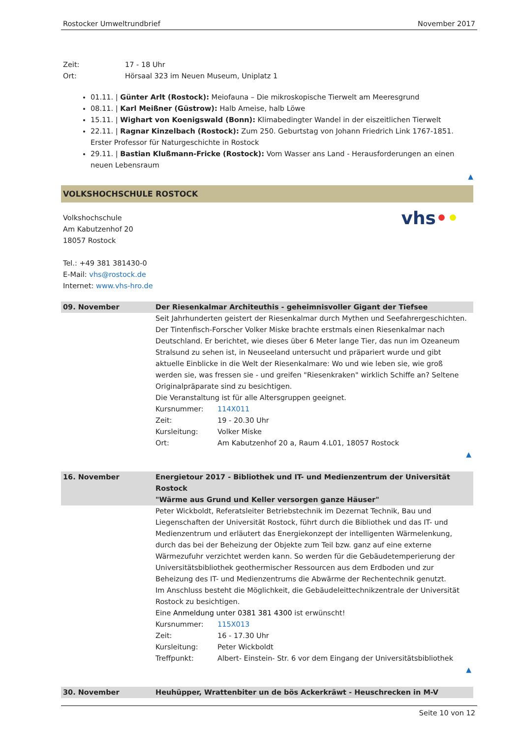Rostocker Umweltrundbrief November 2017
Zeit: 17 - 18 Uhr
Ort: Hörsaal 323 im Neuen Museum, Uniplatz 1
01.11. | Günter Arlt (Rostock): Meiofauna – Die mikroskopische Tierwelt am Meeresgrund
08.11. | Karl Meißner (Güstrow): Halb Ameise, halb Löwe
15.11. | Wighart von Koenigswald (Bonn): Klimabedingter Wandel in der eiszeitlichen Tierwelt
22.11. | Ragnar Kinzelbach (Rostock): Zum 250. Geburtstag von Johann Friedrich Link 1767-1851. Erster Professor für Naturgeschichte in Rostock
29.11. | Bastian Klußmann-Fricke (Rostock): Vom Wasser ans Land - Herausforderungen an einen neuen Lebensraum
▲
VOLKSHOCHSCHULE ROSTOCK
Volkshochschule
Am Kabutzenhof 20
18057 Rostock
Tel.: +49 381 381430-0
E-Mail: vhs@rostock.de
Internet: www.vhs-hro.de
vhs••
| 09. November | Der Riesenkalmar Architeuthis - geheimnisvoller Gigant der Tiefsee |
| --- | --- |
| | Seit Jahrhunderten geistert der Riesenkalmar durch Mythen und Seefahrergeschichten. Der Tintenfisch-Forscher Volker Miske brachte erstmals einen Riesenkalmar nach Deutschland. Er berichtet, wie dieses über 6 Meter lange Tier, das nun im Ozeaneum Stralsund zu sehen ist, in Neuseeland untersucht und präpariert wurde und gibt aktuelle Einblicke in die Welt der Riesenkalmare: Wo und wie leben sie, wie groß werden sie, was fressen sie - und greifen "Riesenkraken" wirklich Schiffe an? Seltene Originalpräparate sind zu besichtigen. Die Veranstaltung ist für alle Altersgruppen geeignet. Kursnummer: 114X011 Zeit: 19 - 20.30 Uhr Kursleitung: Volker Miske Ort: Am Kabutzenhof 20 a, Raum 4.L01, 18057 Rostock ▲ |
| 16. November | Energietour 2017 - Bibliothek und IT- und Medienzentrum der Universität Rostock "Wärme aus Grund und Keller versorgen ganze Häuser" |
| | Peter Wickboldt, Referatsleiter Betriebstechnik im Dezernat Technik, Bau und Liegenschaften der Universität Rostock, führt durch die Bibliothek und das IT- und Medienzentrum und erläutert das Energiekonzept der intelligenten Wärmelenkung, durch das bei der Beheizung der Objekte zum Teil bzw. ganz auf eine externe Wärmezufuhr verzichtet werden kann. So werden für die Gebäudetemperierung der Universitätsbibliothek geothermischer Ressourcen aus dem Erdboden und zur Beheizung des IT- und Medienzentrums die Abwärme der Rechentechnik genutzt. Im Anschluss besteht die Möglichkeit, die Gebäudeleittechnikzentrale der Universität Rostock zu besichtigen. Eine Anmeldung unter 0381 381 4300 ist erwünscht! Kursnummer: 115X013 Zeit: 16 - 17.30 Uhr Kursleitung: Peter Wickboldt Treffpunkt: Albert- Einstein- Str. 6 vor dem Eingang der Universitätsbibliothek ▲ |
| 30. November | Heuhüpper, Wrattenbiter un de bös Ackerkräwt - Heuschrecken in M-V |
Seite 10 von 12